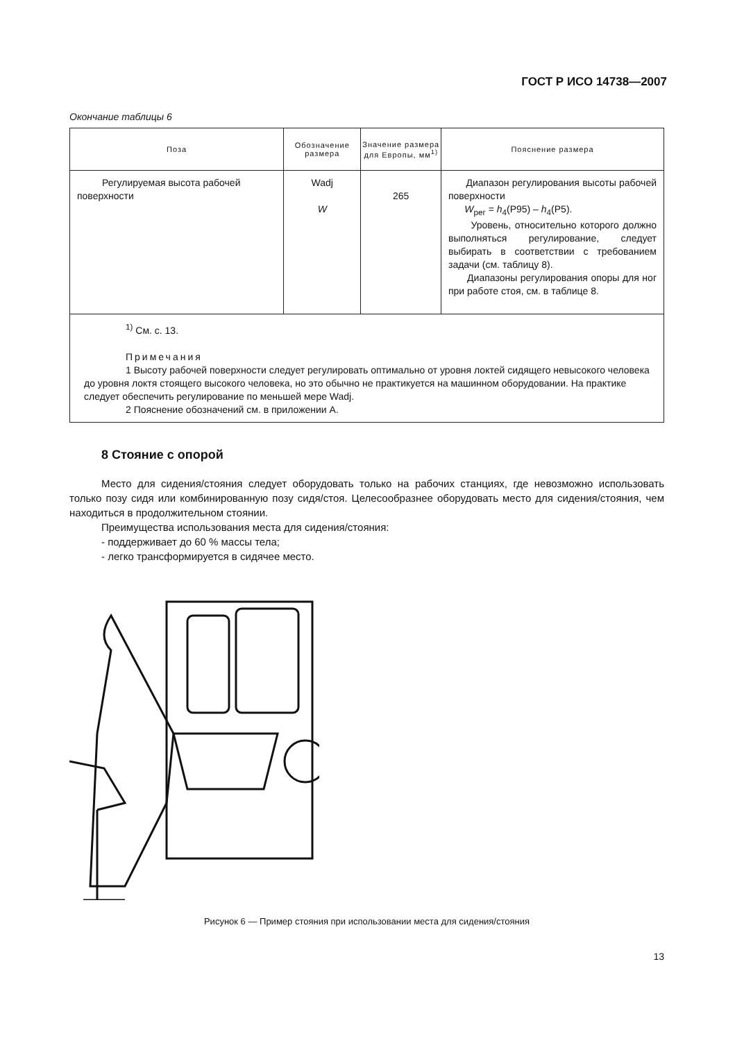ГОСТ Р ИСО 14738—2007
Окончание таблицы 6
| Поза | Обозначение размера | Значение размера для Европы, мм<sup>1)</sup> | Пояснение размера |
| --- | --- | --- | --- |
| Регулируемая высота рабочей поверхности | Wadj W | 265 | Диапазон регулирования высоты рабочей поверхности W<sub>рег</sub> = h<sub>4</sub>(P95) – h<sub>4</sub>(P5). Уровень, относительно которого должно выполняться регулирование, следует выбирать в соответствии с требованием задачи (см. таблицу 8). Диапазоны регулирования опоры для ног при работе стоя, см. в таблице 8. |
| <sup>1)</sup> См. с. 13. Примечания 1 Высоту рабочей поверхности следует регулировать оптимально от уровня локтей сидящего невысокого человека до уровня локтя стоящего высокого человека, но это обычно не практикуется на машинном оборудовании. На практике следует обеспечить регулирование по меньшей мере Wadj. 2 Пояснение обозначений см. в приложении А. | | | |
8 Стояние с опорой
Место для сидения/стояния следует оборудовать только на рабочих станциях, где невозможно использовать только позу сидя или комбинированную позу сидя/стоя. Целесообразнее оборудовать место для сидения/стояния, чем находиться в продолжительном стоянии.
Преимущества использования места для сидения/стояния:
- поддерживает до 60 % массы тела;
- легко трансформируется в сидячее место.
Рисунок 6 — Пример стояния при использовании места для сидения/стояния
13